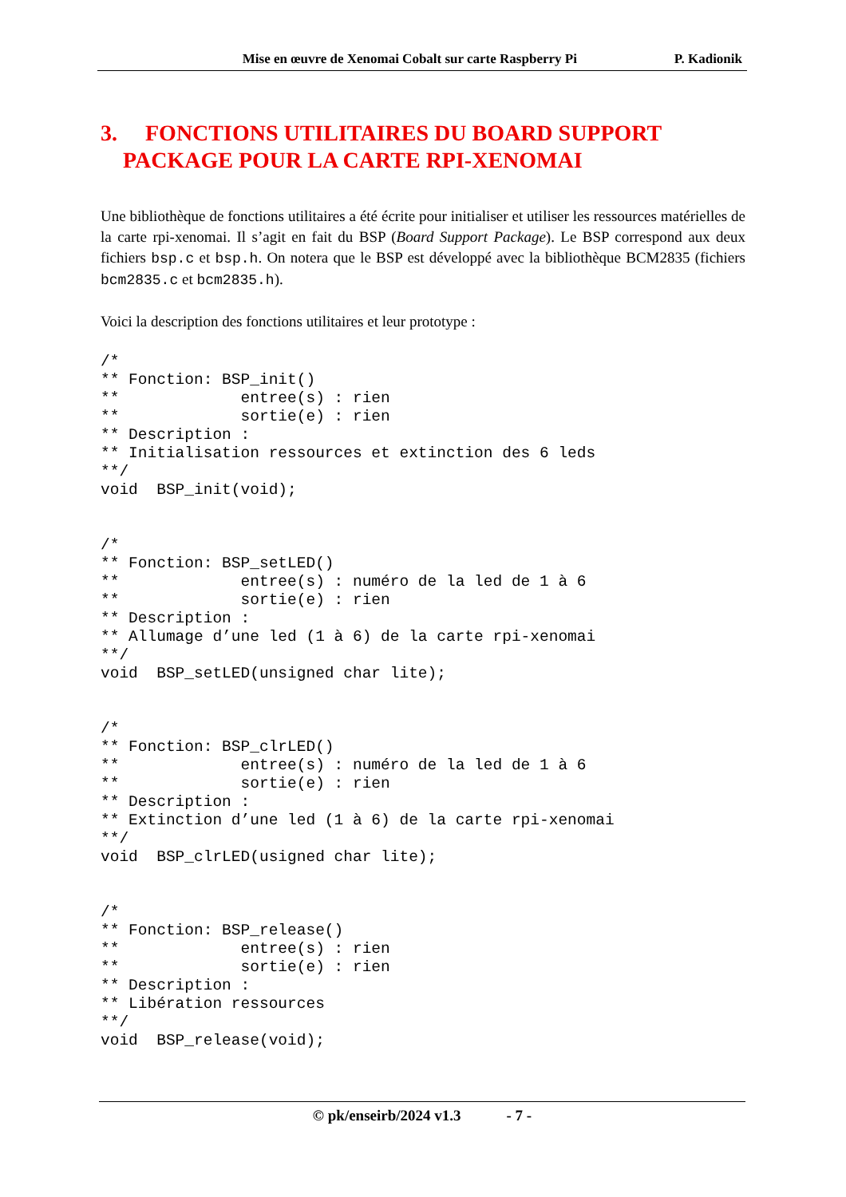Mise en œuvre de Xenomai Cobalt sur carte Raspberry Pi P. Kadionik
3. FONCTIONS UTILITAIRES DU BOARD SUPPORT
PACKAGE POUR LA CARTE RPI-XENOMAI
Une bibliothèque de fonctions utilitaires a été écrite pour initialiser et utiliser les ressources matérielles de la carte rpi-xenomai. Il s’agit en fait du BSP (Board Support Package). Le BSP correspond aux deux fichiers bsp.c et bsp.h. On notera que le BSP est développé avec la bibliothèque BCM2835 (fichiers bcm2835.c et bcm2835.h).
Voici la description des fonctions utilitaires et leur prototype :
/*
** Fonction: BSP_init()
**             entree(s) : rien
**             sortie(e) : rien
** Description :
** Initialisation ressources et extinction des 6 leds
**/
void  BSP_init(void);
/*
** Fonction: BSP_setLED()
**             entree(s) : numéro de la led de 1 à 6
**             sortie(e) : rien
** Description :
** Allumage d’une led (1 à 6) de la carte rpi-xenomai
**/
void  BSP_setLED(unsigned char lite);
/*
** Fonction: BSP_clrLED()
**             entree(s) : numéro de la led de 1 à 6
**             sortie(e) : rien
** Description :
** Extinction d’une led (1 à 6) de la carte rpi-xenomai
**/
void  BSP_clrLED(usigned char lite);
/*
** Fonction: BSP_release()
**             entree(s) : rien
**             sortie(e) : rien
** Description :
** Libération ressources
**/
void  BSP_release(void);
© pk/enseirb/2024 v1.3 - 7 -